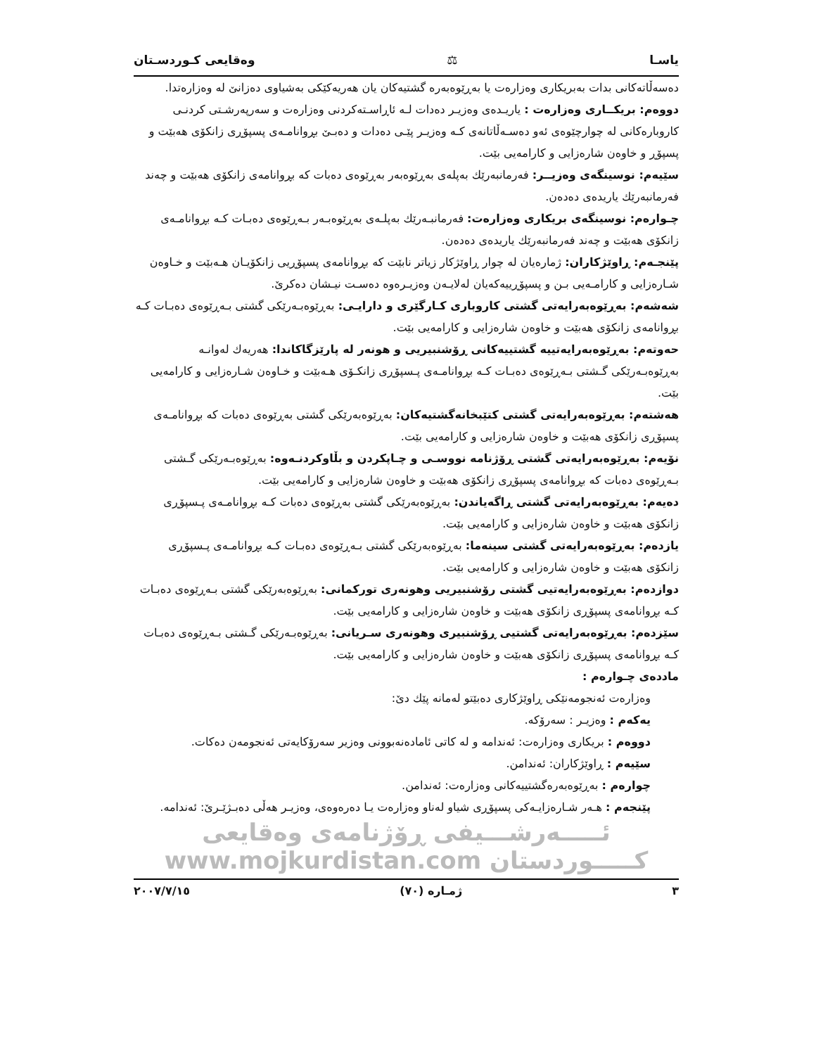یاسـا ⚖ وەقایعی کـوردسـتان
دەسەڵاتەکانی بدات بەبریکاری وەزارەت یا بەڕێوەبەرە گشتیەکان یان هەریەکێکی بەشیاوی دەزانێ لە وەزارەتدا.
دووەم: بریکــاری وەزارەت : یاریـدەی وەزیـر دەدات لـە ئاڕاسـتەکردنی وەزارەت و سەرپەرشـتی کردنـی کاروبارەکانی لە چوارچێوەی ئەو دەسـەڵاتانەی کـە وەزیـر پێـی دەدات و دەبـێ بڕوانامـەی پسپۆڕی زانکۆی هەبێت و پسپۆڕ و خاوەن شارەزایی و کارامەیی بێت.
سێیەم: نوسینگەی وەزیــر: فەرمانبەرێك بەپلەی بەڕێوەبەر بەڕێوەی دەبات کە بڕوانامەی زانکۆی هەبێت و چەند فەرمانبەرێك یاریدەی دەدەن.
چـوارەم: نوسینگەی بریکاری وەزارەت: فەرمانبـەرێك بەپلـەی بەڕێوەبـەر بـەڕێوەی دەبـات کـە بڕوانامـەی زانکۆی هەبێت و چەند فەرمانبەرێك یاریدەی دەدەن.
پێنجـەم: ڕاوێژکاران: ژمارەیان لە چوار ڕاوێژکار زیاتر نابێت کە بڕوانامەی پسپۆڕیی زانکۆیـان هـەبێت و خـاوەن شـارەزایی و کارامـەیی بـن و پسپۆڕییەکەیان لەلایـەن وەزیـرەوە دەسـت نیـشان دەکرێ.
شەشەم: بەڕێوەبەرایەتی گشتی کاروباری کـارگێری و دارایـی: بەڕێوەبـەرێکی گشتی بـەڕێوەی دەبـات کـە بڕوانامەی زانکۆی هەبێت و خاوەن شارەزایی و کارامەیی بێت.
حەوتەم: بەڕێوەبەرایەتییە گشتییەکانی ڕۆشنبیریی و هونەر لە پارێزگاکاندا: هەریەك لەوانـە بەڕێوەبـەرێکی گـشتی بـەڕێوەی دەبـات کـە بڕوانامـەی پـسپۆڕی زانکـۆی هـەبێت و خـاوەن شـارەزایی و کارامەیی بێت.
هەشتەم: بەڕێوەبەرایەتی گشتی کتێبخانەگشتیەکان: بەڕێوەبەرێکی گشتی بەڕێوەی دەبات کە بڕوانامـەی پسپۆڕی زانکۆی هەبێت و خاوەن شارەزایی و کارامەیی بێت.
نۆیەم: بەڕێوەبەرایەتی گشتی ڕۆژنامە نووسـی و چـاپکردن و بڵاوکردنـەوە: بەڕێوەبـەرێکی گـشتی بـەڕێوەی دەبات کە بڕوانامەی پسپۆڕی زانکۆی هەبێت و خاوەن شارەزایی و کارامەیی بێت.
دەیەم: بەڕێوەبەرایەتی گشتی ڕاگەیاندن: بەڕێوەبەرێکی گشتی بەڕێوەی دەبات کـە بڕوانامـەی پـسپۆڕی زانکۆی هەبێت و خاوەن شارەزایی و کارامەیی بێت.
یازدەم: بەڕێوەبەرایەتی گشتی سینەما: بەڕێوەبەرێکی گشتی بـەڕێوەی دەبـات کـە بڕوانامـەی پـسپۆڕی زانکۆی هەبێت و خاوەن شارەزایی و کارامەیی بێت.
دوازدەم: بەڕێوەبەرایەتیی گشتی رۆشنبیریی وهونەری تورکمانی: بەڕێوەبەرێکی گشتی بـەڕێوەی دەبـات کـە بڕوانامەی پسپۆڕی زانکۆی هەبێت و خاوەن شارەزایی و کارامەیی بێت.
سێزدەم: بەڕێوەبەرایەتی گشتیی ڕۆشنبیری وهونەری سـریانی: بەڕێوەبـەرێکی گـشتی بـەڕێوەی دەبـات کـە بڕوانامەی پسپۆڕی زانکۆی هەبێت و خاوەن شارەزایی و کارامەیی بێت.
ماددەی چـوارەم :
وەزارەت ئەنجومەنێکی ڕاوێژکاری دەبێتو لەمانە پێك دێ:
یەکەم : وەزیـر : سەرۆکە.
دووەم : بریکاری وەزارەت: ئەندامە و لە کاتی ئامادەنەبوونی وەزیر سەرۆکایەتی ئەنجومەن دەکات.
سێیەم : ڕاوێژکاران: ئەندامن.
چوارەم : بەڕێوەبەرەگشتییەکانی وەزارەت: ئەندامن.
پێنجەم : هـەر شـارەزایـەکی پسپۆڕی شیاو لەناو وەزارەت یـا دەرەوەی، وەزیـر هەڵی دەبـژێـرێ: ئەندامە.
ئـــــەرشـــیفی ڕۆژنامەی وەقایعی کـــــوردستان www.mojkurdistan.com
٣ ژمـارە (٧٠) ٢٠٠٧/٧/١٥